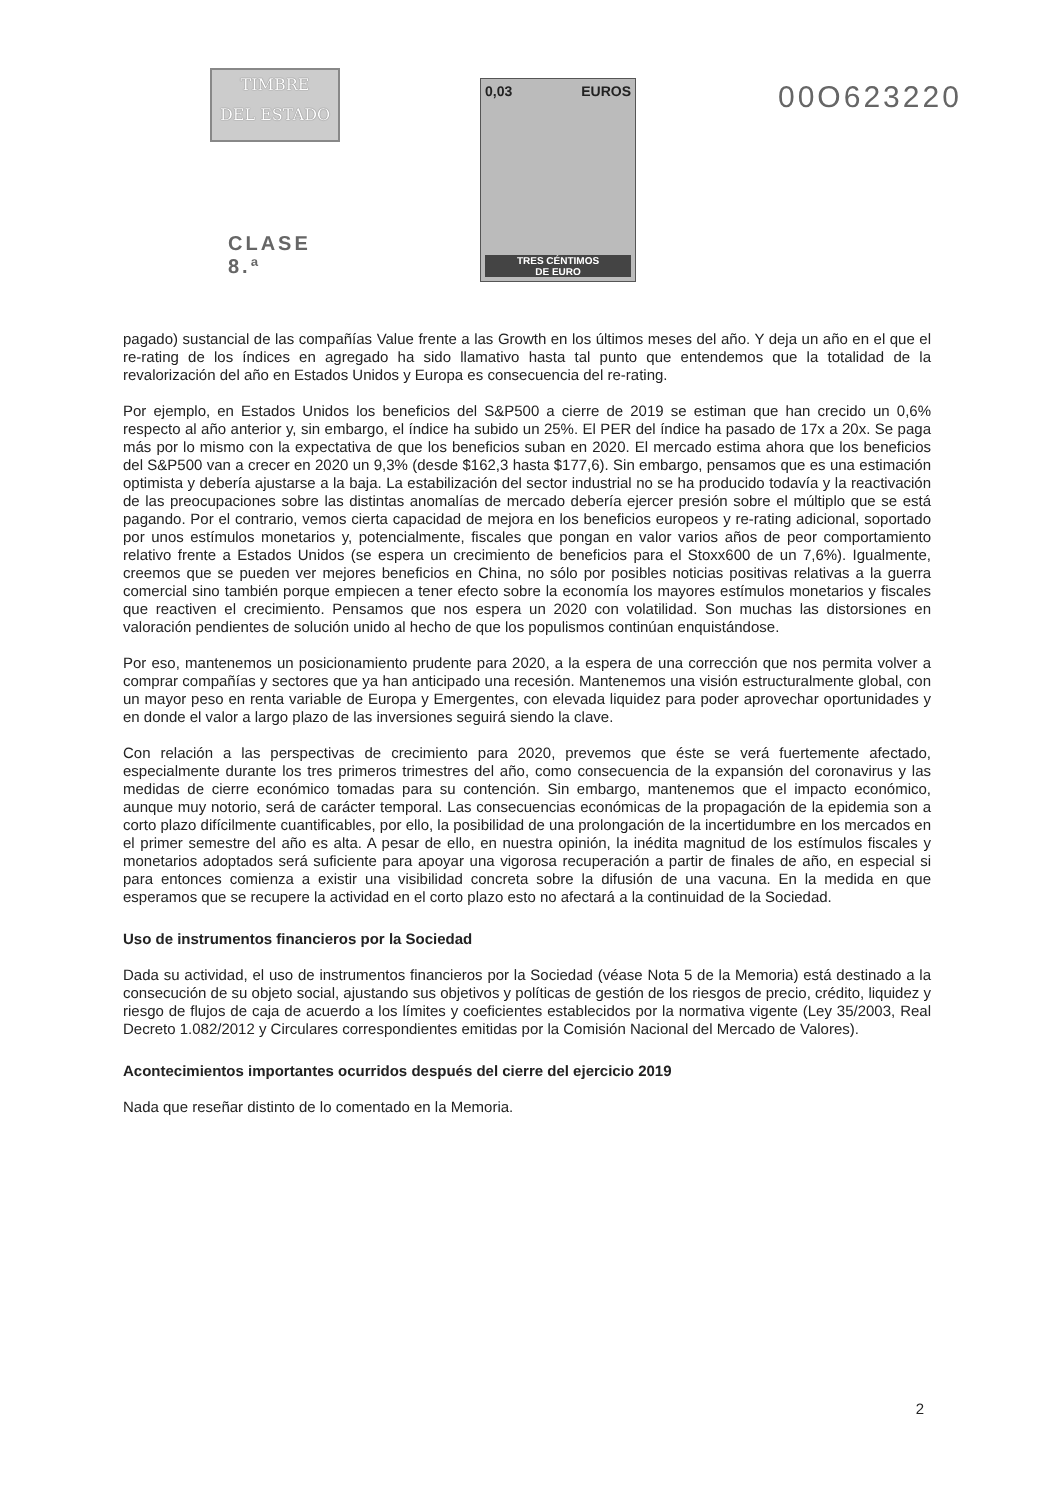TIMBRE
DEL ESTADO
CLASE 8.ª
0,03 EUROS
TRES CÉNTIMOS
DE EURO
00O623220
pagado) sustancial de las compañías Value frente a las Growth en los últimos meses del año. Y deja un año en el que el re-rating de los índices en agregado ha sido llamativo hasta tal punto que entendemos que la totalidad de la revalorización del año en Estados Unidos y Europa es consecuencia del re-rating.
Por ejemplo, en Estados Unidos los beneficios del S&P500 a cierre de 2019 se estiman que han crecido un 0,6% respecto al año anterior y, sin embargo, el índice ha subido un 25%. El PER del índice ha pasado de 17x a 20x. Se paga más por lo mismo con la expectativa de que los beneficios suban en 2020. El mercado estima ahora que los beneficios del S&P500 van a crecer en 2020 un 9,3% (desde $162,3 hasta $177,6). Sin embargo, pensamos que es una estimación optimista y debería ajustarse a la baja. La estabilización del sector industrial no se ha producido todavía y la reactivación de las preocupaciones sobre las distintas anomalías de mercado debería ejercer presión sobre el múltiplo que se está pagando. Por el contrario, vemos cierta capacidad de mejora en los beneficios europeos y re-rating adicional, soportado por unos estímulos monetarios y, potencialmente, fiscales que pongan en valor varios años de peor comportamiento relativo frente a Estados Unidos (se espera un crecimiento de beneficios para el Stoxx600 de un 7,6%). Igualmente, creemos que se pueden ver mejores beneficios en China, no sólo por posibles noticias positivas relativas a la guerra comercial sino también porque empiecen a tener efecto sobre la economía los mayores estímulos monetarios y fiscales que reactiven el crecimiento. Pensamos que nos espera un 2020 con volatilidad. Son muchas las distorsiones en valoración pendientes de solución unido al hecho de que los populismos continúan enquistándose.
Por eso, mantenemos un posicionamiento prudente para 2020, a la espera de una corrección que nos permita volver a comprar compañías y sectores que ya han anticipado una recesión. Mantenemos una visión estructuralmente global, con un mayor peso en renta variable de Europa y Emergentes, con elevada liquidez para poder aprovechar oportunidades y en donde el valor a largo plazo de las inversiones seguirá siendo la clave.
Con relación a las perspectivas de crecimiento para 2020, prevemos que éste se verá fuertemente afectado, especialmente durante los tres primeros trimestres del año, como consecuencia de la expansión del coronavirus y las medidas de cierre económico tomadas para su contención. Sin embargo, mantenemos que el impacto económico, aunque muy notorio, será de carácter temporal. Las consecuencias económicas de la propagación de la epidemia son a corto plazo difícilmente cuantificables, por ello, la posibilidad de una prolongación de la incertidumbre en los mercados en el primer semestre del año es alta. A pesar de ello, en nuestra opinión, la inédita magnitud de los estímulos fiscales y monetarios adoptados será suficiente para apoyar una vigorosa recuperación a partir de finales de año, en especial si para entonces comienza a existir una visibilidad concreta sobre la difusión de una vacuna. En la medida en que esperamos que se recupere la actividad en el corto plazo esto no afectará a la continuidad de la Sociedad.
Uso de instrumentos financieros por la Sociedad
Dada su actividad, el uso de instrumentos financieros por la Sociedad (véase Nota 5 de la Memoria) está destinado a la consecución de su objeto social, ajustando sus objetivos y políticas de gestión de los riesgos de precio, crédito, liquidez y riesgo de flujos de caja de acuerdo a los límites y coeficientes establecidos por la normativa vigente (Ley 35/2003, Real Decreto 1.082/2012 y Circulares correspondientes emitidas por la Comisión Nacional del Mercado de Valores).
Acontecimientos importantes ocurridos después del cierre del ejercicio 2019
Nada que reseñar distinto de lo comentado en la Memoria.
2